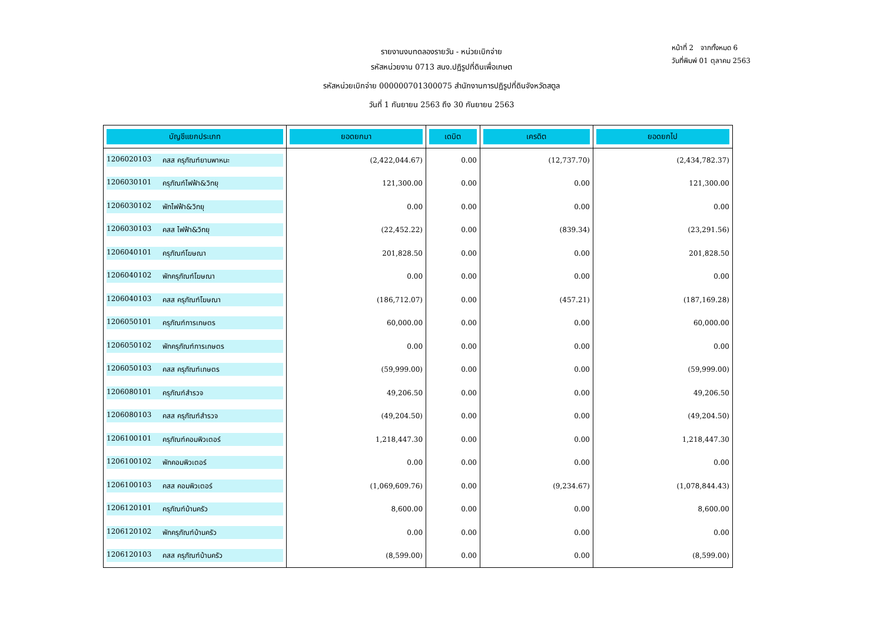หน้าที่ 2 จากทั้งหมด 6
วันที่พิมพ์ 01 ตุลาคม 2563
รายงานงบทดลองรายวัน - หน่วยเบิกจ่าย
รหัสหน่วยงาน 0713 สนง.ปฏิรูปที่ดินเพื่อเกษต
รหัสหน่วยเบิกจ่าย 000000701300075 สำนักงานการปฏิรูปที่ดินจังหวัดสตูล
วันที่ 1 กันยายน 2563 ถึง 30 กันยายน 2563
| บัญชีแยกประเภท | ยอดยกมา | เดบิต | เครดิต | ยอดยกไป |
| --- | --- | --- | --- | --- |
| 1206020103 คสส ครุภัณฑ์ยานพาหนะ | (2,422,044.67) | 0.00 | (12,737.70) | (2,434,782.37) |
| 1206030101 ครุภัณฑ์ไฟฟ้า&วิทยุ | 121,300.00 | 0.00 | 0.00 | 121,300.00 |
| 1206030102 พักไฟฟ้า&วิทยุ | 0.00 | 0.00 | 0.00 | 0.00 |
| 1206030103 คสส ไฟฟ้า&วิทยุ | (22,452.22) | 0.00 | (839.34) | (23,291.56) |
| 1206040101 ครุภัณฑ์โฆษณา | 201,828.50 | 0.00 | 0.00 | 201,828.50 |
| 1206040102 พักครุภัณฑ์โฆษณา | 0.00 | 0.00 | 0.00 | 0.00 |
| 1206040103 คสส ครุภัณฑ์โฆษณา | (186,712.07) | 0.00 | (457.21) | (187,169.28) |
| 1206050101 ครุภัณฑ์การเกษตร | 60,000.00 | 0.00 | 0.00 | 60,000.00 |
| 1206050102 พักครุภัณฑ์การเกษตร | 0.00 | 0.00 | 0.00 | 0.00 |
| 1206050103 คสส ครุภัณฑ์เกษตร | (59,999.00) | 0.00 | 0.00 | (59,999.00) |
| 1206080101 ครุภัณฑ์สำรวจ | 49,206.50 | 0.00 | 0.00 | 49,206.50 |
| 1206080103 คสส ครุภัณฑ์สำรวจ | (49,204.50) | 0.00 | 0.00 | (49,204.50) |
| 1206100101 ครุภัณฑ์คอมพิวเตอร์ | 1,218,447.30 | 0.00 | 0.00 | 1,218,447.30 |
| 1206100102 พักคอมพิวเตอร์ | 0.00 | 0.00 | 0.00 | 0.00 |
| 1206100103 คสส คอมพิวเตอร์ | (1,069,609.76) | 0.00 | (9,234.67) | (1,078,844.43) |
| 1206120101 ครุภัณฑ์บ้านครัว | 8,600.00 | 0.00 | 0.00 | 8,600.00 |
| 1206120102 พักครุภัณฑ์บ้านครัว | 0.00 | 0.00 | 0.00 | 0.00 |
| 1206120103 คสส ครุภัณฑ์บ้านครัว | (8,599.00) | 0.00 | 0.00 | (8,599.00) |